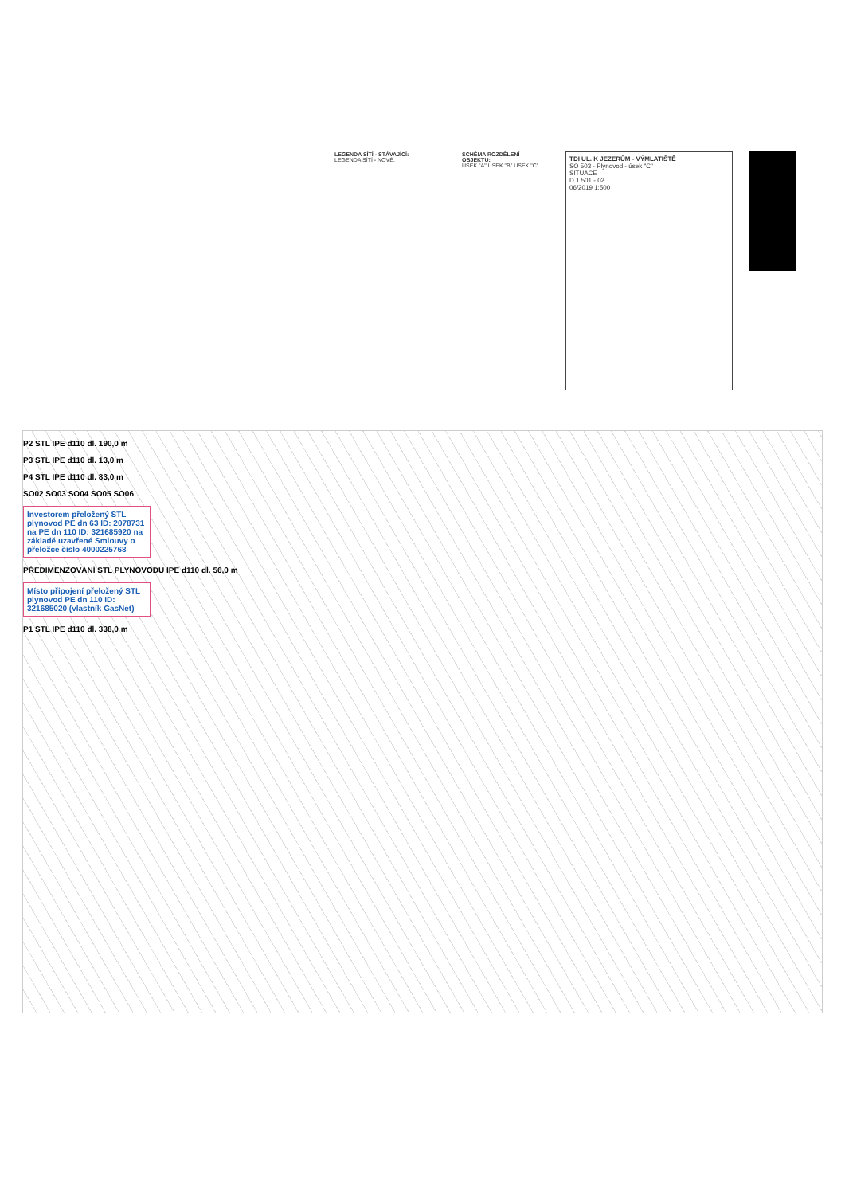LEGENDA SÍTÍ - STÁVAJÍCÍ:
LEGENDA SÍTÍ - NOVÉ:
SCHÉMA ROZDĚLENÍ OBJEKTU:
ÚSEK "A" ÚSEK "B" ÚSEK "C"
TDI UL. K JEZERŮM - VÝMLATIŠTĚ
SO 503 - Plynovod - úsek "C"
SITUACE
D.1.501 - 02
06/2019 1:500
P2 STL IPE d110 dl. 190,0 m
P3 STL IPE d110 dl. 13,0 m
P4 STL IPE d110 dl. 83,0 m
SO02 SO03 SO04 SO05 SO06
Investorem přeložený STL plynovod PE dn 63 ID: 2078731 na PE dn 110 ID: 321685920 na základě uzavřené Smlouvy o přeložce číslo 4000225768
PŘEDIMENZOVÁNÍ STL PLYNOVODU IPE d110 dl. 56,0 m
Místo připojení přeložený STL plynovod PE dn 110 ID: 321685020 (vlastník GasNet)
P1 STL IPE d110 dl. 338,0 m